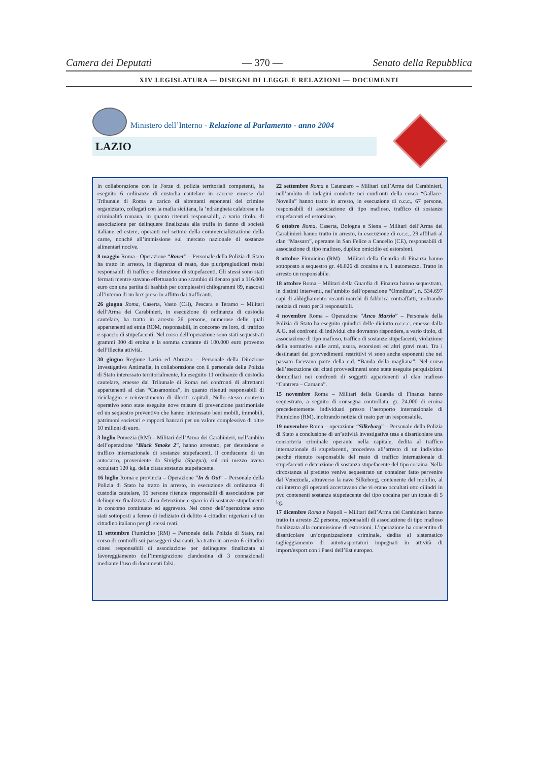Camera dei Deputati — 370 — Senato della Repubblica
XIV LEGISLATURA — DISEGNI DI LEGGE E RELAZIONI — DOCUMENTI
Ministero dell’Interno - Relazione al Parlamento - anno 2004
LAZIO
in collaborazione con le Forze di polizia territoriali competenti, ha eseguito 6 ordinanze di custodia cautelare in carcere emesse dal Tribunale di Roma a carico di altrettanti esponenti del crimine organizzato, collegati con la mafia siciliana, la ‘ndrangheta calabrese e la criminalità romana, in quanto ritenuti responsabili, a vario titolo, di associazione per delinquere finalizzata alla truffa in danno di società italiane ed estere, operanti nel settore della commercializzazione della carne, nonché all’immissione sul mercato nazionale di sostanze alimentari nocive.
8 maggio Roma - Operazione “Rover” – Personale della Polizia di Stato ha tratto in arresto, in flagranza di reato, due pluripregiudicati resisi responsabili di traffico e detenzione di stupefacenti. Gli stessi sono stati fermati mentre stavano effettuando uno scambio di denaro pari a 116.000 euro con una partita di hashish per complessivi chilogrammi 89, nascosti all’interno di un box preso in affitto dai trafficanti.
26 giugno Roma, Caserta, Vasto (CH), Pescara e Teramo – Militari dell’Arma dei Carabinieri, in esecuzione di ordinanza di custodia cautelare, ha tratto in arresto 26 persone, numerose delle quali appartenenti ad etnia ROM, responsabili, in concorso tra loro, di traffico e spaccio di stupefacenti. Nel corso dell’operazione sono stati sequestrati grammi 300 di eroina e la somma contante di 100.000 euro provento dell’illecita attività.
30 giugno Regione Lazio ed Abruzzo – Personale della Direzione Investigativa Antimafia, in collaborazione con il personale della Polizia di Stato interessato territorialmente, ha eseguito 11 ordinanze di custodia cautelare, emesse dal Tribunale di Roma nei confronti di altrettanti appartenenti al clan “Casamonica”, in quanto ritenuti responsabili di riciclaggio e reinvestimento di illeciti capitali. Nello stesso contesto operativo sono state eseguite nove misure di prevenzione patrimoniale ed un sequestro preventivo che hanno interessato beni mobili, immobili, patrimoni societari e rapporti bancari per un valore complessivo di oltre 10 milioni di euro.
3 luglio Pomezia (RM) – Militari dell’Arma dei Carabinieri, nell’ambito dell’operazione “Black Smoke 2”, hanno arrestato, per detenzione e traffico internazionale di sostanze stupefacenti, il conducente di un autocarro, proveniente da Siviglia (Spagna), sul cui mezzo aveva occultato 120 kg. della citata sostanza stupefacente.
16 luglio Roma e provincia – Operazione “In & Out” – Personale della Polizia di Stato ha tratto in arresto, in esecuzione di ordinanza di custodia cautelare, 16 persone ritenute responsabili di associazione per delinquere finalizzata alloa detenzione e spaccio di sostanze stupefacenti in concorso continuato ed aggravato. Nel corso dell’operazione sono stati sottoposti a fermo di indiziato di delitto 4 cittadini nigeriani ed un cittadino italiano per gli stessi reati.
11 settembre Fiumicino (RM) – Personale della Polizia di Stato, nel corso di controlli sui passeggeri sbarcanti, ha tratto in arresto 6 cittadini cinesi responsabili di associazione per delinquere finalizzata al favoreggiamento dell’immigrazione clandestina di 3 connazionali mediante l’uso di documenti falsi.
22 settembre Roma e Catanzaro – Militari dell’Arma dei Carabinieri, nell’ambito di indagini condotte nei confronti della cosca “Gallace-Novella” hanno tratto in arresto, in esecuzione di o.c.c., 67 persone, responsabili di associazione di tipo mafioso, traffico di sostanze stupefacenti ed estorsione.
6 ottobre Roma, Caserta, Bologna e Siena – Militari dell’Arma dei Carabinieri hanno tratto in arresto, in esecuzione di o.c.c., 29 affiliati al clan “Massaro”, operante in San Felice a Cancello (CE), responsabili di associazione di tipo mafioso, duplice omicidio ed estorsioni.
8 ottobre Fiumicino (RM) – Militari della Guardia di Finanza hanno sottoposto a sequestro gr. 46.026 di cocaina e n. 1 automezzo. Tratto in arresto un responsabile.
18 ottobre Roma – Militari della Guardia di Finanza hanno sequestrato, in distinti interventi, nel’ambito dell’operazione “Omnibus”, n. 534.697 capi di abbigliamento recanti marchi di fabbrica contraffatti, inoltrando notizia di reato per 3 responsabili.
4 novembre Roma – Operazione “Anco Marzio” – Personale della Polizia di Stato ha eseguito quindici delle diciotto o.c.c.c. emesse dalla A.G. nei confronti di individui che dovranno rispondere, a vario titolo, di associazione di tipo mafioso, traffico di sostanze stupefacenti, violazione della normativa sulle armi, usura, estorsioni ed altri gravi reati. Tra i destinatari dei provvedimenti restrittivi vi sono anche esponenti che nel passato facevano parte della c.d. “Banda della magliana”. Nel corso dell’esecuzione dei citati provvedimenti sono state eseguite perquisizioni domiciliari nei confronti di soggetti appartenenti al clan mafioso “Cuntrera – Caruana”.
15 novembre Roma – Militari della Guardia di Finanza hanno sequestrato, a seguito di consegna controllata, gr. 24.000 di eroina precedentemente individuati presso l’aeroporto internazionale di Fiumicino (RM), inoltrando notizia di reato per un responsabile.
19 novembre Roma – operazione “Silkeborg” – Personale della Polizia di Stato a conclusione di un’attività investigativa tesa a disarticolare una consorteria criminale operante nella capitale, dedita al traffico internazionale di stupefacenti, procedeva all’arresto di un individuo perché ritenuto responsabile del reato di traffico internazionale di stupefacenti e detenzione di sostanza stupefacente del tipo cocaina. Nella circostanza al predetto veniva sequestrato un container fatto pervenire dal Venezuela, attraverso la nave Silkeborg, contenente del mobilio, al cui interno gli operanti accertavano che vi erano occultati otto cilindri in pvc contenenti sostanza stupefacente del tipo cocaina per un totale di 5 kg..
17 dicembre Roma e Napoli – Militari dell’Arma dei Carabinieri hanno tratto in arresto 22 persone, responsabili di associazione di tipo mafioso finalizzata alla commissione di estorsioni. L’operazione ha consentito di disarticolare un’organizzazione criminale, dedita al sistematico taglieggiamento di autotrasportatori impegnati in attività di import/export con i Paesi dell’Est europeo.